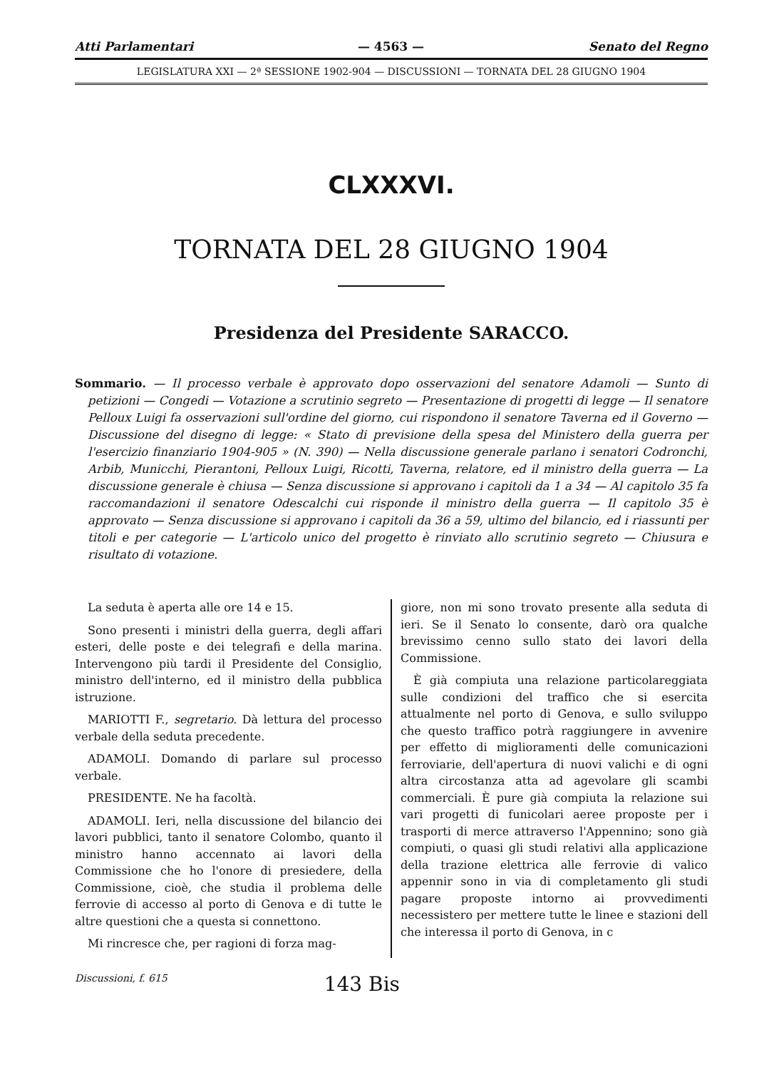Atti Parlamentari — 4563 — Senato del Regno
LEGISLATURA XXI — 2ª SESSIONE 1902-904 — DISCUSSIONI — TORNATA DEL 28 GIUGNO 1904
CLXXXVI.
TORNATA DEL 28 GIUGNO 1904
Presidenza del Presidente SARACCO.
Sommario. — Il processo verbale è approvato dopo osservazioni del senatore Adamoli — Sunto di petizioni — Congedi — Votazione a scrutinio segreto — Presentazione di progetti di legge — Il senatore Pelloux Luigi fa osservazioni sull'ordine del giorno, cui rispondono il senatore Taverna ed il Governo — Discussione del disegno di legge: « Stato di previsione della spesa del Ministero della guerra per l'esercizio finanziario 1904-905 » (N. 390) — Nella discussione generale parlano i senatori Codronchi, Arbib, Municchi, Pierantoni, Pelloux Luigi, Ricotti, Taverna, relatore, ed il ministro della guerra — La discussione generale è chiusa — Senza discussione si approvano i capitoli da 1 a 34 — Al capitolo 35 fa raccomandazioni il senatore Odescalchi cui risponde il ministro della guerra — Il capitolo 35 è approvato — Senza discussione si approvano i capitoli da 36 a 59, ultimo del bilancio, ed i riassunti per titoli e per categorie — L'articolo unico del progetto è rinviato allo scrutinio segreto — Chiusura e risultato di votazione.
La seduta è aperta alle ore 14 e 15.
Sono presenti i ministri della guerra, degli affari esteri, delle poste e dei telegrafi e della marina. Intervengono più tardi il Presidente del Consiglio, ministro dell'interno, ed il ministro della pubblica istruzione.
MARIOTTI F., segretario. Dà lettura del processo verbale della seduta precedente.
ADAMOLI. Domando di parlare sul processo verbale.
PRESIDENTE. Ne ha facoltà.
ADAMOLI. Ieri, nella discussione del bilancio dei lavori pubblici, tanto il senatore Colombo, quanto il ministro hanno accennato ai lavori della Commissione che ho l'onore di presiedere, della Commissione, cioè, che studia il problema delle ferrovie di accesso al porto di Genova e di tutte le altre questioni che a questa si connettono.
Mi rincresce che, per ragioni di forza mag-
giore, non mi sono trovato presente alla seduta di ieri. Se il Senato lo consente, darò ora qualche brevissimo cenno sullo stato dei lavori della Commissione.
È già compiuta una relazione particolareggiata sulle condizioni del traffico che si esercita attualmente nel porto di Genova, e sullo sviluppo che questo traffico potrà raggiungere in avvenire per effetto di miglioramenti delle comunicazioni ferroviarie, dell'apertura di nuovi valichi e di ogni altra circostanza atta ad agevolare gli scambi commerciali. È pure già compiuta la relazione sui vari progetti di funicolari aeree proposte per i trasporti di merce attraverso l'Appennino; sono già compiuti, o quasi gli studi relativi alla applicazione della trazione elettrica alle ferrovie di valico appennir sono in via di completamento gli studi pagare proposte intorno ai provvedimenti necessistero per mettere tutte le linee e stazioni dell che interessa il porto di Genova, in c
Discussioni, f. 615 143 Bis